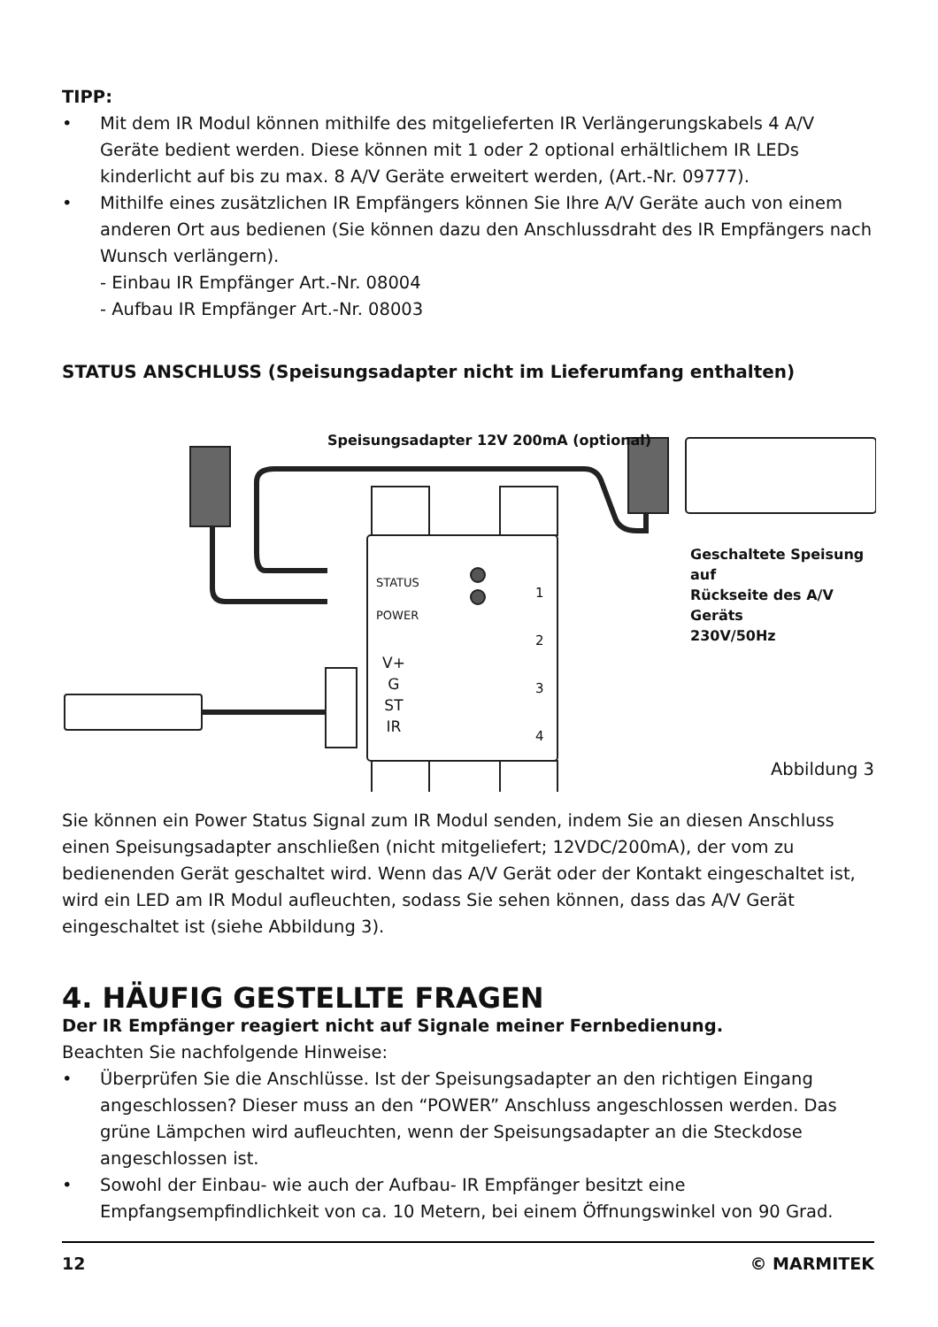TIPP:
• Mit dem IR Modul können mithilfe des mitgelieferten IR Verlängerungskabels 4 A/V Geräte bedient werden. Diese können mit 1 oder 2 optional erhältlichem IR LEDs kinderlicht auf bis zu max. 8 A/V Geräte erweitert werden, (Art.-Nr. 09777).
• Mithilfe eines zusätzlichen IR Empfängers können Sie Ihre A/V Geräte auch von einem anderen Ort aus bedienen (Sie können dazu den Anschlussdraht des IR Empfängers nach Wunsch verlängern).
- Einbau IR Empfänger Art.-Nr. 08004
- Aufbau IR Empfänger Art.-Nr. 08003
STATUS ANSCHLUSS (Speisungsadapter nicht im Lieferumfang enthalten)
Speisungsadapter 12V 200mA (optional)
Geschaltete Speisung auf
Rückseite des A/V Geräts
230V/50Hz
STATUS
POWER
V+
G
ST
IR
1
2
3
4
Abbildung 3
Sie können ein Power Status Signal zum IR Modul senden, indem Sie an diesen Anschluss einen Speisungsadapter anschließen (nicht mitgeliefert; 12VDC/200mA), der vom zu bedienenden Gerät geschaltet wird. Wenn das A/V Gerät oder der Kontakt eingeschaltet ist, wird ein LED am IR Modul aufleuchten, sodass Sie sehen können, dass das A/V Gerät eingeschaltet ist (siehe Abbildung 3).
4. HÄUFIG GESTELLTE FRAGEN
Der IR Empfänger reagiert nicht auf Signale meiner Fernbedienung.
Beachten Sie nachfolgende Hinweise:
• Überprüfen Sie die Anschlüsse. Ist der Speisungsadapter an den richtigen Eingang angeschlossen? Dieser muss an den “POWER” Anschluss angeschlossen werden. Das grüne Lämpchen wird aufleuchten, wenn der Speisungsadapter an die Steckdose angeschlossen ist.
• Sowohl der Einbau- wie auch der Aufbau- IR Empfänger besitzt eine Empfangsempfindlichkeit von ca. 10 Metern, bei einem Öffnungswinkel von 90 Grad.
12 © MARMITEK